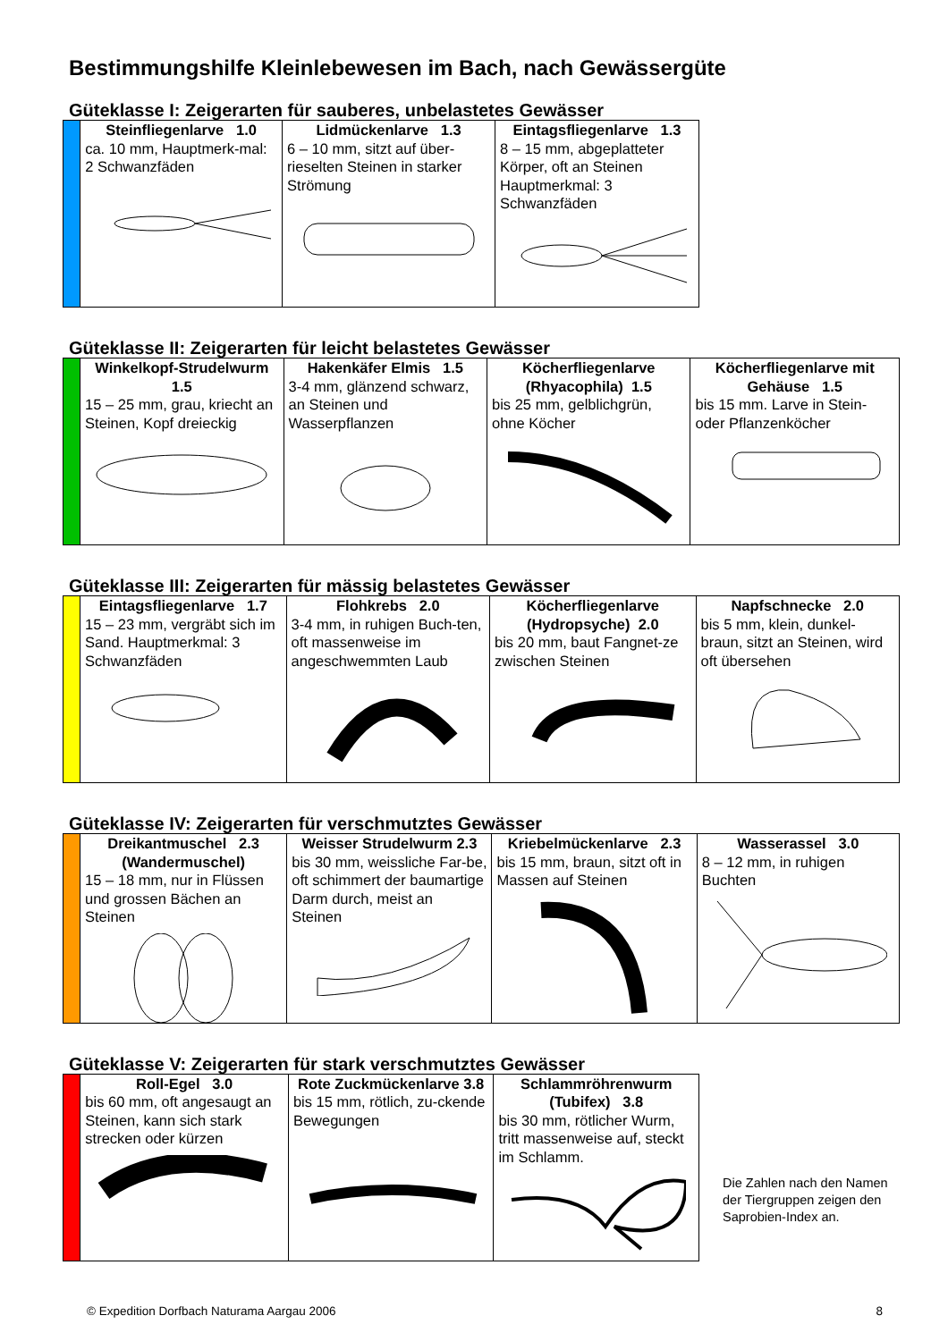Bestimmungshilfe Kleinlebewesen im Bach, nach Gewässergüte
Güteklasse I: Zeigerarten für sauberes, unbelastetes Gewässer
| | Steinfliegenlarve 1.0 ca. 10 mm, Hauptmerk-mal: 2 Schwanzfäden | Lidmückenlarve 1.3 6 – 10 mm, sitzt auf über-rieselten Steinen in starker Strömung | Eintagsfliegenlarve 1.3 8 – 15 mm, abgeplatteter Körper, oft an Steinen Hauptmerkmal: 3 Schwanzfäden |
Güteklasse II: Zeigerarten für leicht belastetes Gewässer
| | Winkelkopf-Strudelwurm 1.5 15 – 25 mm, grau, kriecht an Steinen, Kopf dreieckig | Hakenkäfer Elmis 1.5 3-4 mm, glänzend schwarz, an Steinen und Wasserpflanzen | Köcherfliegenlarve (Rhyacophila) 1.5 bis 25 mm, gelblichgrün, ohne Köcher | Köcherfliegenlarve mit Gehäuse 1.5 bis 15 mm. Larve in Stein- oder Pflanzenköcher |
Güteklasse III: Zeigerarten für mässig belastetes Gewässer
| | Eintagsfliegenlarve 1.7 15 – 23 mm, vergräbt sich im Sand. Hauptmerkmal: 3 Schwanzfäden | Flohkrebs 2.0 3-4 mm, in ruhigen Buch-ten, oft massenweise im angeschwemmten Laub | Köcherfliegenlarve (Hydropsyche) 2.0 bis 20 mm, baut Fangnet-ze zwischen Steinen | Napfschnecke 2.0 bis 5 mm, klein, dunkel-braun, sitzt an Steinen, wird oft übersehen |
Güteklasse IV: Zeigerarten für verschmutztes Gewässer
| | Dreikantmuschel 2.3 (Wandermuschel) 15 – 18 mm, nur in Flüssen und grossen Bächen an Steinen | Weisser Strudelwurm 2.3 bis 30 mm, weissliche Far-be, oft schimmert der baumartige Darm durch, meist an Steinen | Kriebelmückenlarve 2.3 bis 15 mm, braun, sitzt oft in Massen auf Steinen | Wasserassel 3.0 8 – 12 mm, in ruhigen Buchten |
Güteklasse V: Zeigerarten für stark verschmutztes Gewässer
| | Roll-Egel 3.0 bis 60 mm, oft angesaugt an Steinen, kann sich stark strecken oder kürzen | Rote Zuckmückenlarve 3.8 bis 15 mm, rötlich, zu-ckende Bewegungen | Schlammröhrenwurm (Tubifex) 3.8 bis 30 mm, rötlicher Wurm, tritt massenweise auf, steckt im Schlamm. |
Die Zahlen nach den Namen
der Tiergruppen zeigen den
Saprobien-Index an.
© Expedition Dorfbach Naturama Aargau 2006 8